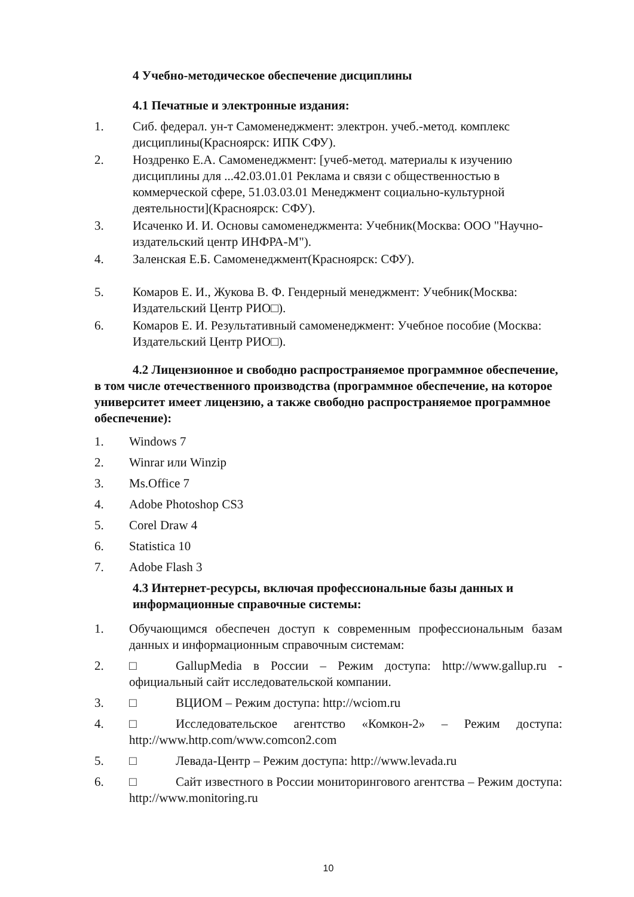4 Учебно-методическое обеспечение дисциплины
4.1 Печатные и электронные издания:
1. Сиб. федерал. ун-т Самоменеджмент: электрон. учеб.-метод. комплекс дисциплины(Красноярск: ИПК СФУ).
2. Ноздренко Е.А. Самоменеджмент: [учеб-метод. материалы к изучению дисциплины для ...42.03.01.01 Реклама и связи с общественностью в коммерческой сфере, 51.03.03.01 Менеджмент социально-культурной деятельности](Красноярск: СФУ).
3. Исаченко И. И. Основы самоменеджмента: Учебник(Москва: ООО "Научно-издательский центр ИНФРА-М").
4. Заленская Е.Б. Самоменеджмент(Красноярск: СФУ).
5. Комаров Е. И., Жукова В. Ф. Гендерный менеджмент: Учебник(Москва: Издательский Центр РИО□).
6. Комаров Е. И. Результативный самоменеджмент: Учебное пособие (Москва: Издательский Центр РИО□).
4.2 Лицензионное и свободно распространяемое программное обеспечение, в том числе отечественного производства (программное обеспечение, на которое университет имеет лицензию, а также свободно распространяемое программное обеспечение):
1. Windows 7
2. Winrar или Winzip
3. Ms.Office 7
4. Adobe Photoshop CS3
5. Corel Draw 4
6. Statistica 10
7. Adobe Flash 3
4.3 Интернет-ресурсы, включая профессиональные базы данных и информационные справочные системы:
1. Обучающимся обеспечен доступ к современным профессиональным базам данных и информационным справочным системам:
2. □ GallupMedia в России – Режим доступа: http://www.gallup.ru - официальный сайт исследовательской компании.
3. □ ВЦИОМ – Режим доступа: http://wciom.ru
4. □ Исследовательское агентство «Комкон-2» – Режим доступа: http://www.http.com/www.comcon2.com
5. □ Левада-Центр – Режим доступа: http://www.levada.ru
6. □ Сайт известного в России мониторингового агентства – Режим доступа: http://www.monitoring.ru
10